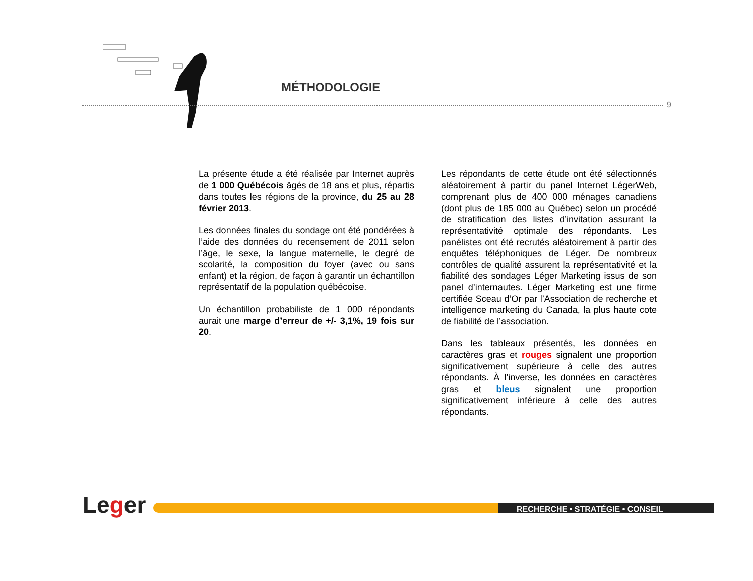MÉTHODOLOGIE
9
La présente étude a été réalisée par Internet auprès de 1 000 Québécois âgés de 18 ans et plus, répartis dans toutes les régions de la province, du 25 au 28 février 2013.
Les données finales du sondage ont été pondérées à l’aide des données du recensement de 2011 selon l’âge, le sexe, la langue maternelle, le degré de scolarité, la composition du foyer (avec ou sans enfant) et la région, de façon à garantir un échantillon représentatif de la population québécoise.
Un échantillon probabiliste de 1 000 répondants aurait une marge d’erreur de +/- 3,1%, 19 fois sur 20.
Les répondants de cette étude ont été sélectionnés aléatoirement à partir du panel Internet LégerWeb, comprenant plus de 400 000 ménages canadiens (dont plus de 185 000 au Québec) selon un procédé de stratification des listes d’invitation assurant la représentativité optimale des répondants. Les panélistes ont été recrutés aléatoirement à partir des enquêtes téléphoniques de Léger. De nombreux contrôles de qualité assurent la représentativité et la fiabilité des sondages Léger Marketing issus de son panel d’internautes. Léger Marketing est une firme certifiée Sceau d’Or par l’Association de recherche et intelligence marketing du Canada, la plus haute cote de fiabilité de l’association.
Dans les tableaux présentés, les données en caractères gras et rouges signalent une proportion significativement supérieure à celle des autres répondants. À l’inverse, les données en caractères gras et bleus signalent une proportion significativement inférieure à celle des autres répondants.
Leger RECHERCHE • STRATÉGIE • CONSEIL